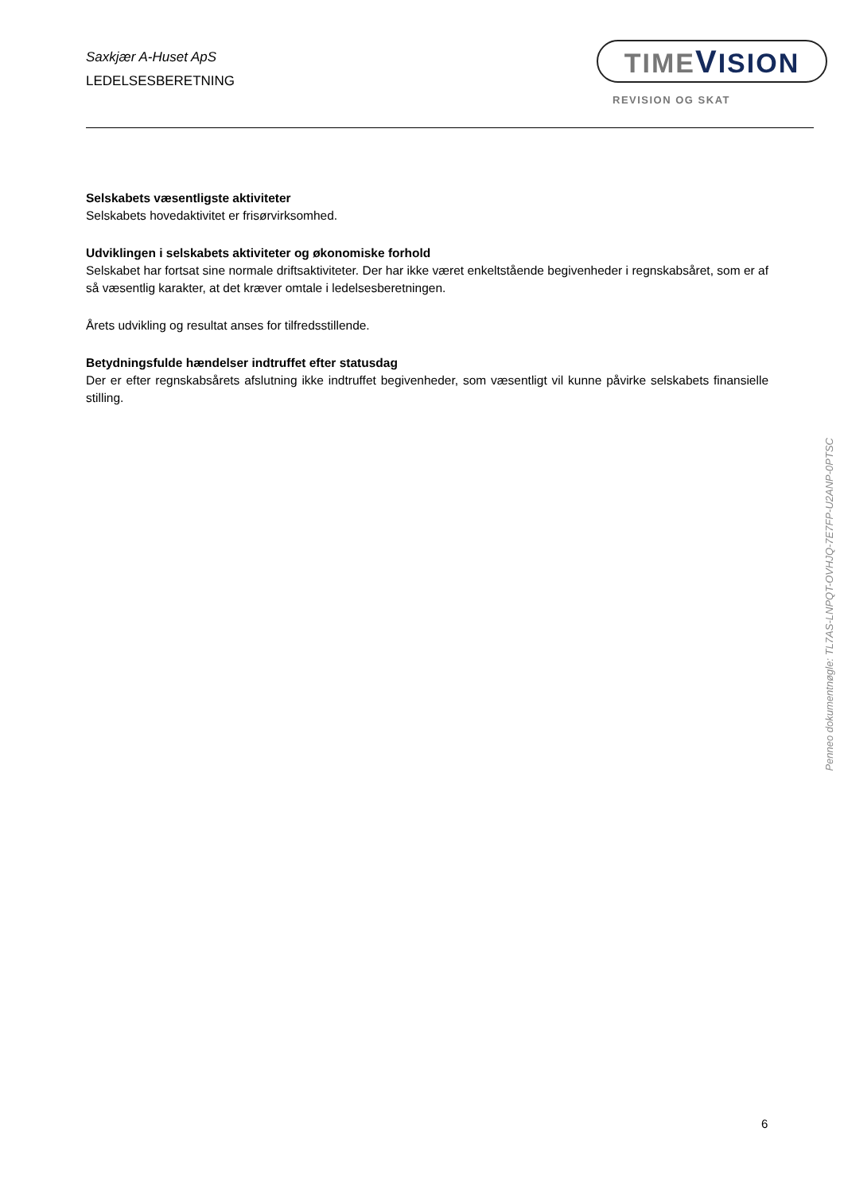Saxkjær A-Huset ApS
LEDELSESBERETNING
TIME VISION
REVISION OG SKAT
Selskabets væsentligste aktiviteter
Selskabets hovedaktivitet er frisørvirksomhed.
Udviklingen i selskabets aktiviteter og økonomiske forhold
Selskabet har fortsat sine normale driftsaktiviteter. Der har ikke været enkeltstående begivenheder i regnskabsåret, som er af så væsentlig karakter, at det kræver omtale i ledelsesberetningen.
Årets udvikling og resultat anses for tilfredsstillende.
Betydningsfulde hændelser indtruffet efter statusdag
Der er efter regnskabsårets afslutning ikke indtruffet begivenheder, som væsentligt vil kunne påvirke selskabets finansielle stilling.
Penneo dokumentnøgle: TL7AS-LNPQT-OVHJQ-7E7FP-U2ANP-0PTSC
6